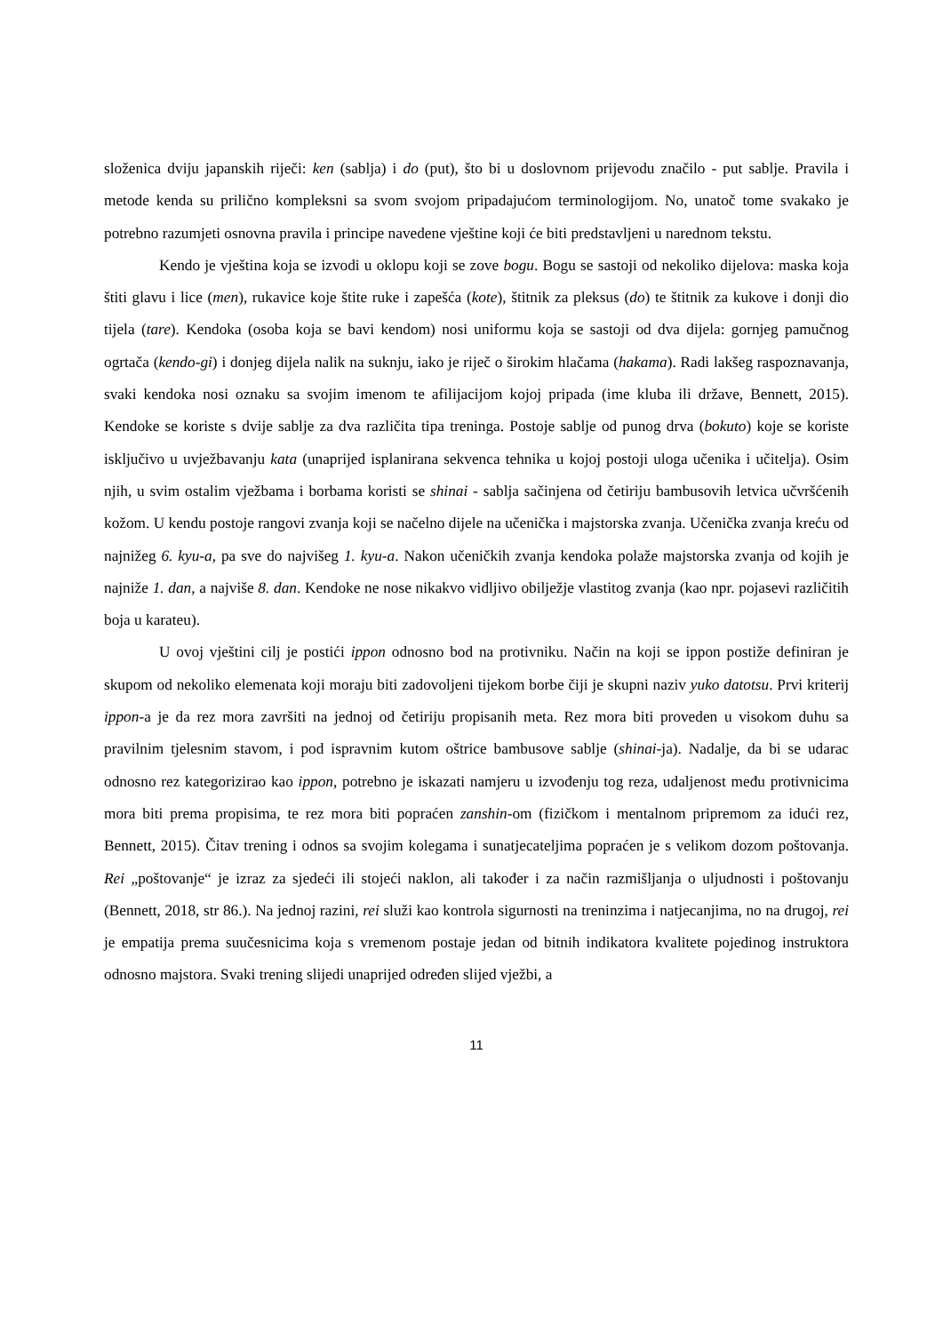složenica dviju japanskih riječi: ken (sablja) i do (put), što bi u doslovnom prijevodu značilo - put sablje. Pravila i metode kenda su prilično kompleksni sa svom svojom pripadajućom terminologijom. No, unatoč tome svakako je potrebno razumjeti osnovna pravila i principe navedene vještine koji će biti predstavljeni u narednom tekstu.
Kendo je vještina koja se izvodi u oklopu koji se zove bogu. Bogu se sastoji od nekoliko dijelova: maska koja štiti glavu i lice (men), rukavice koje štite ruke i zapešća (kote), štitnik za pleksus (do) te štitnik za kukove i donji dio tijela (tare). Kendoka (osoba koja se bavi kendom) nosi uniformu koja se sastoji od dva dijela: gornjeg pamučnog ogrtača (kendo-gi) i donjeg dijela nalik na suknju, iako je riječ o širokim hlačama (hakama). Radi lakšeg raspoznavanja, svaki kendoka nosi oznaku sa svojim imenom te afilijacijom kojoj pripada (ime kluba ili države, Bennett, 2015). Kendoke se koriste s dvije sablje za dva različita tipa treninga. Postoje sablje od punog drva (bokuto) koje se koriste isključivo u uvježbavanju kata (unaprijed isplanirana sekvenca tehnika u kojoj postoji uloga učenika i učitelja). Osim njih, u svim ostalim vježbama i borbama koristi se shinai - sablja sačinjena od četiriju bambusovih letvica učvršćenih kožom. U kendu postoje rangovi zvanja koji se načelno dijele na učenička i majstorska zvanja. Učenička zvanja kreću od najnižeg 6. kyu-a, pa sve do najvišeg 1. kyu-a. Nakon učeničkih zvanja kendoka polaže majstorska zvanja od kojih je najniže 1. dan, a najviše 8. dan. Kendoke ne nose nikakvo vidljivo obilježje vlastitog zvanja (kao npr. pojasevi različitih boja u karateu).
U ovoj vještini cilj je postići ippon odnosno bod na protivniku. Način na koji se ippon postiže definiran je skupom od nekoliko elemenata koji moraju biti zadovoljeni tijekom borbe čiji je skupni naziv yuko datotsu. Prvi kriterij ippon-a je da rez mora završiti na jednoj od četiriju propisanih meta. Rez mora biti proveden u visokom duhu sa pravilnim tjelesnim stavom, i pod ispravnim kutom oštrice bambusove sablje (shinai-ja). Nadalje, da bi se udarac odnosno rez kategorizirao kao ippon, potrebno je iskazati namjeru u izvođenju tog reza, udaljenost među protivnicima mora biti prema propisima, te rez mora biti popraćen zanshin-om (fizičkom i mentalnom pripremom za idući rez, Bennett, 2015). Čitav trening i odnos sa svojim kolegama i sunatjecateljima popraćen je s velikom dozom poštovanja. Rei „poštovanje“ je izraz za sjedeći ili stojeći naklon, ali također i za način razmišljanja o uljudnosti i poštovanju (Bennett, 2018, str 86.). Na jednoj razini, rei služi kao kontrola sigurnosti na treninzima i natjecanjima, no na drugoj, rei je empatija prema suučesnicima koja s vremenom postaje jedan od bitnih indikatora kvalitete pojedinog instruktora odnosno majstora. Svaki trening slijedi unaprijed određen slijed vježbi, a
11